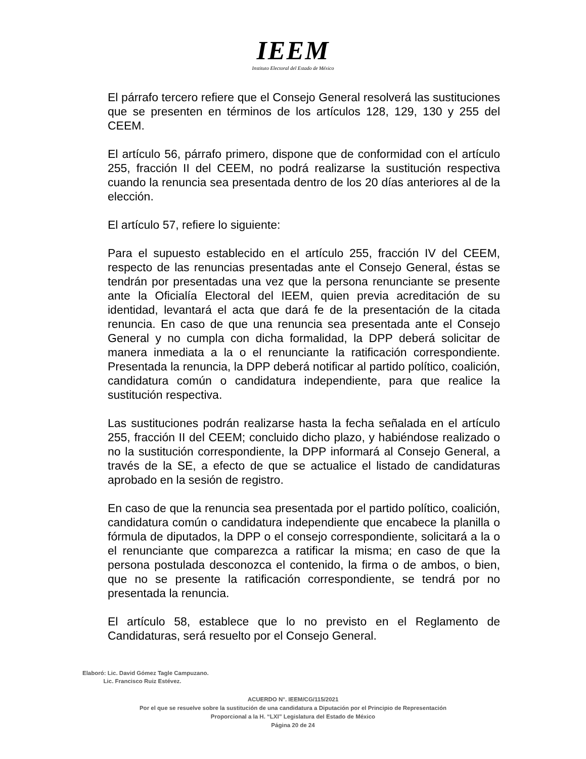IEEM
Instituto Electoral del Estado de México
El párrafo tercero refiere que el Consejo General resolverá las sustituciones que se presenten en términos de los artículos 128, 129, 130 y 255 del CEEM.
El artículo 56, párrafo primero, dispone que de conformidad con el artículo 255, fracción II del CEEM, no podrá realizarse la sustitución respectiva cuando la renuncia sea presentada dentro de los 20 días anteriores al de la elección.
El artículo 57, refiere lo siguiente:
Para el supuesto establecido en el artículo 255, fracción IV del CEEM, respecto de las renuncias presentadas ante el Consejo General, éstas se tendrán por presentadas una vez que la persona renunciante se presente ante la Oficialía Electoral del IEEM, quien previa acreditación de su identidad, levantará el acta que dará fe de la presentación de la citada renuncia. En caso de que una renuncia sea presentada ante el Consejo General y no cumpla con dicha formalidad, la DPP deberá solicitar de manera inmediata a la o el renunciante la ratificación correspondiente. Presentada la renuncia, la DPP deberá notificar al partido político, coalición, candidatura común o candidatura independiente, para que realice la sustitución respectiva.
Las sustituciones podrán realizarse hasta la fecha señalada en el artículo 255, fracción II del CEEM; concluido dicho plazo, y habiéndose realizado o no la sustitución correspondiente, la DPP informará al Consejo General, a través de la SE, a efecto de que se actualice el listado de candidaturas aprobado en la sesión de registro.
En caso de que la renuncia sea presentada por el partido político, coalición, candidatura común o candidatura independiente que encabece la planilla o fórmula de diputados, la DPP o el consejo correspondiente, solicitará a la o el renunciante que comparezca a ratificar la misma; en caso de que la persona postulada desconozca el contenido, la firma o de ambos, o bien, que no se presente la ratificación correspondiente, se tendrá por no presentada la renuncia.
El artículo 58, establece que lo no previsto en el Reglamento de Candidaturas, será resuelto por el Consejo General.
Elaboró: Lic. David Gómez Tagle Campuzano.
Lic. Francisco Ruiz Estévez.
ACUERDO N°. IEEM/CG/115/2021
Por el que se resuelve sobre la sustitución de una candidatura a Diputación por el Principio de Representación
Proporcional a la H. “LXI” Legislatura del Estado de México
Página 20 de 24